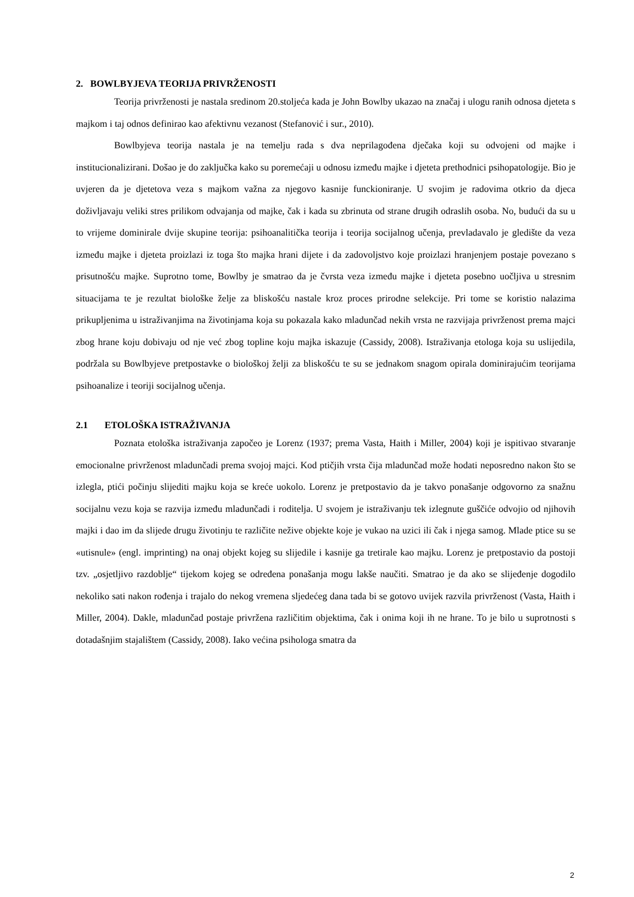2. BOWLBYJEVA TEORIJA PRIVRŽENOSTI
Teorija privrženosti je nastala sredinom 20.stoljeća kada je John Bowlby ukazao na značaj i ulogu ranih odnosa djeteta s majkom i taj odnos definirao kao afektivnu vezanost (Stefanović i sur., 2010).
Bowlbyjeva teorija nastala je na temelju rada s dva neprilagođena dječaka koji su odvojeni od majke i institucionalizirani. Došao je do zaključka kako su poremećaji u odnosu između majke i djeteta prethodnici psihopatologije. Bio je uvjeren da je djetetova veza s majkom važna za njegovo kasnije funckioniranje. U svojim je radovima otkrio da djeca doživljavaju veliki stres prilikom odvajanja od majke, čak i kada su zbrinuta od strane drugih odraslih osoba. No, budući da su u to vrijeme dominirale dvije skupine teorija: psihoanalitička teorija i teorija socijalnog učenja, prevladavalo je gledište da veza između majke i djeteta proizlazi iz toga što majka hrani dijete i da zadovoljstvo koje proizlazi hranjenjem postaje povezano s prisutnošću majke. Suprotno tome, Bowlby je smatrao da je čvrsta veza između majke i djeteta posebno uočljiva u stresnim situacijama te je rezultat biološke želje za bliskošću nastale kroz proces prirodne selekcije. Pri tome se koristio nalazima prikupljenima u istraživanjima na životinjama koja su pokazala kako mladunčad nekih vrsta ne razvijaja privrženost prema majci zbog hrane koju dobivaju od nje već zbog topline koju majka iskazuje (Cassidy, 2008). Istraživanja etologa koja su uslijedila, podržala su Bowlbyjeve pretpostavke o biološkoj želji za bliskošću te su se jednakom snagom opirala dominirajućim teorijama psihoanalize i teoriji socijalnog učenja.
2.1 ETOLOŠKA ISTRAŽIVANJA
Poznata etološka istraživanja započeo je Lorenz (1937; prema Vasta, Haith i Miller, 2004) koji je ispitivao stvaranje emocionalne privrženost mladunčadi prema svojoj majci. Kod ptičjih vrsta čija mladunčad može hodati neposredno nakon što se izlegla, ptići počinju slijediti majku koja se kreće uokolo. Lorenz je pretpostavio da je takvo ponašanje odgovorno za snažnu socijalnu vezu koja se razvija između mladunčadi i roditelja. U svojem je istraživanju tek izlegnute guščiće odvojio od njihovih majki i dao im da slijede drugu životinju te različite nežive objekte koje je vukao na uzici ili čak i njega samog. Mlade ptice su se «utisnule» (engl. imprinting) na onaj objekt kojeg su slijedile i kasnije ga tretirale kao majku. Lorenz je pretpostavio da postoji tzv. „osjetljivo razdoblje“ tijekom kojeg se određena ponašanja mogu lakše naučiti. Smatrao je da ako se slijeđenje dogodilo nekoliko sati nakon rođenja i trajalo do nekog vremena sljedećeg dana tada bi se gotovo uvijek razvila privrženost (Vasta, Haith i Miller, 2004). Dakle, mladunčad postaje privržena različitim objektima, čak i onima koji ih ne hrane. To je bilo u suprotnosti s dotadašnjim stajalištem (Cassidy, 2008). Iako većina psihologa smatra da
2